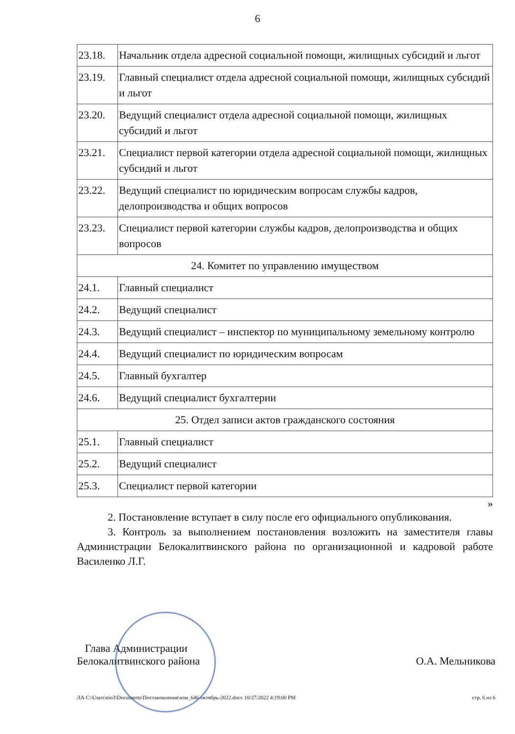6
| 23.18. | Начальник отдела адресной социальной помощи, жилищных субсидий и льгот |
| 23.19. | Главный специалист отдела адресной социальной помощи, жилищных субсидий и льгот |
| 23.20. | Ведущий специалист отдела адресной социальной помощи, жилищных субсидий и льгот |
| 23.21. | Специалист первой категории отдела адресной социальной помощи, жилищных субсидий и льгот |
| 23.22. | Ведущий специалист по юридическим вопросам службы кадров, делопроизводства и общих вопросов |
| 23.23. | Специалист первой категории службы кадров, делопроизводства и общих вопросов |
| 24. Комитет по управлению имуществом | |
| 24.1. | Главный специалист |
| 24.2. | Ведущий специалист |
| 24.3. | Ведущий специалист – инспектор по муниципальному земельному контролю |
| 24.4. | Ведущий специалист по юридическим вопросам |
| 24.5. | Главный бухгалтер |
| 24.6. | Ведущий специалист бухгалтерии |
| 25. Отдел записи актов гражданского состояния | |
| 25.1. | Главный специалист |
| 25.2. | Ведущий специалист |
| 25.3. | Специалист первой категории |
»
2. Постановление вступает в силу после его официального опубликования.
3. Контроль за выполнением постановления возложить на заместителя главы Администрации Белокалитвинского района по организационной и кадровой работе Василенко Л.Г.
Глава Администрации
Белокалитвинского района
О.А. Мельникова
ЛА C:\Users\eio3\Documents\Постановления\изм_646-октябрь-2022.docx 10/27/2022 4:19:00 PM стр. 6 из 6